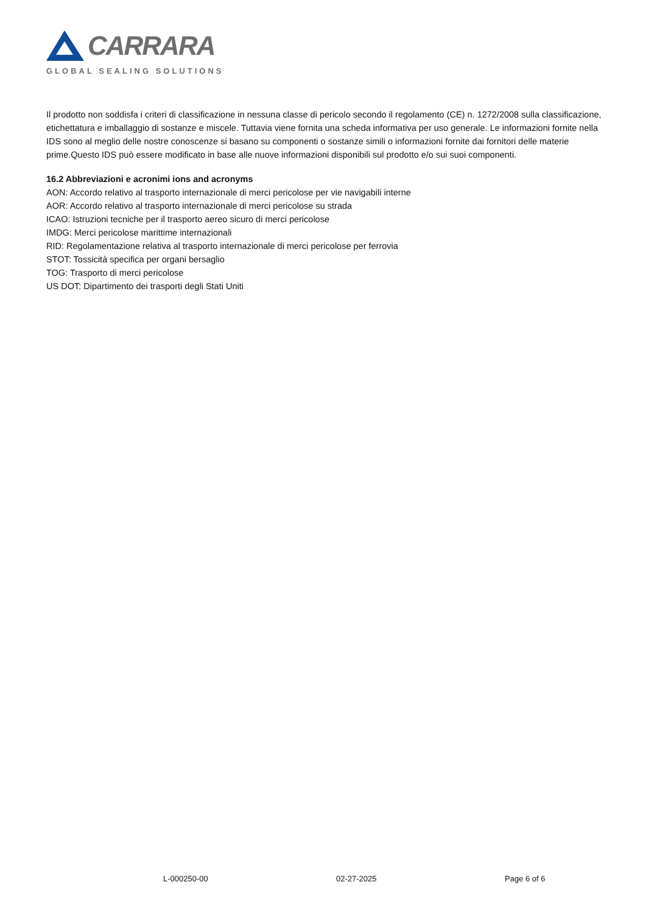CARRARA
GLOBAL SEALING SOLUTIONS
Il prodotto non soddisfa i criteri di classificazione in nessuna classe di pericolo secondo il regolamento (CE) n. 1272/2008 sulla classificazione, etichettatura e imballaggio di sostanze e miscele. Tuttavia viene fornita una scheda informativa per uso generale. Le informazioni fornite nella IDS sono al meglio delle nostre conoscenze si basano su componenti o sostanze simili o informazioni fornite dai fornitori delle materie prime.Questo IDS può essere modificato in base alle nuove informazioni disponibili sul prodotto e/o sui suoi componenti.
16.2 Abbreviazioni e acronimi ions and acronyms
AON: Accordo relativo al trasporto internazionale di merci pericolose per vie navigabili interne
AOR: Accordo relativo al trasporto internazionale di merci pericolose su strada
ICAO: Istruzioni tecniche per il trasporto aereo sicuro di merci pericolose
IMDG: Merci pericolose marittime internazionali
RID: Regolamentazione relativa al trasporto internazionale di merci pericolose per ferrovia
STOT: Tossicità specifica per organi bersaglio
TOG: Trasporto di merci pericolose
US DOT: Dipartimento dei trasporti degli Stati Uniti
L-000250-00 02-27-2025 Page 6 of 6